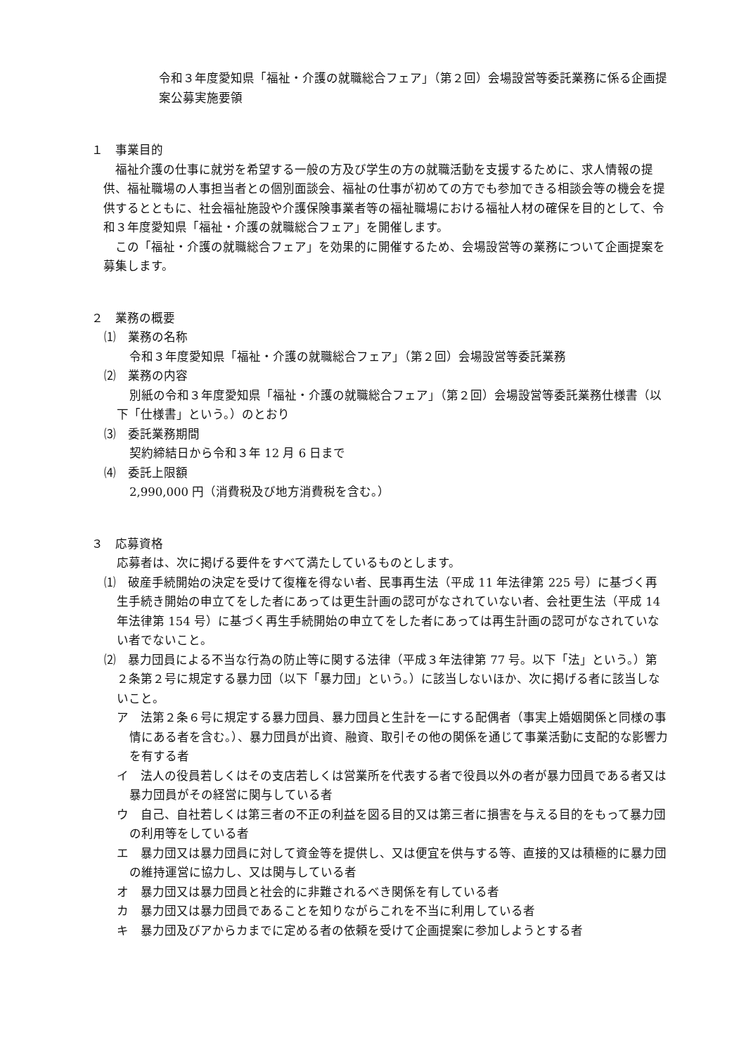令和３年度愛知県「福祉・介護の就職総合フェア」（第２回）会場設営等委託業務に係る企画提案公募実施要領
１　事業目的
福祉介護の仕事に就労を希望する一般の方及び学生の方の就職活動を支援するために、求人情報の提供、福祉職場の人事担当者との個別面談会、福祉の仕事が初めての方でも参加できる相談会等の機会を提供するとともに、社会福祉施設や介護保険事業者等の福祉職場における福祉人材の確保を目的として、令和３年度愛知県「福祉・介護の就職総合フェア」を開催します。
この「福祉・介護の就職総合フェア」を効果的に開催するため、会場設営等の業務について企画提案を募集します。
２　業務の概要
⑴　業務の名称
令和３年度愛知県「福祉・介護の就職総合フェア」（第２回）会場設営等委託業務
⑵　業務の内容
別紙の令和３年度愛知県「福祉・介護の就職総合フェア」（第２回）会場設営等委託業務仕様書（以下「仕様書」という。）のとおり
⑶　委託業務期間
契約締結日から令和３年 12 月 6 日まで
⑷　委託上限額
2,990,000 円（消費税及び地方消費税を含む。）
３　応募資格
応募者は、次に掲げる要件をすべて満たしているものとします。
⑴　破産手続開始の決定を受けて復権を得ない者、民事再生法（平成 11 年法律第 225 号）に基づく再生手続き開始の申立てをした者にあっては更生計画の認可がなされていない者、会社更生法（平成 14 年法律第 154 号）に基づく再生手続開始の申立てをした者にあっては再生計画の認可がなされていない者でないこと。
⑵　暴力団員による不当な行為の防止等に関する法律（平成３年法律第 77 号。以下「法」という。）第２条第２号に規定する暴力団（以下「暴力団」という。）に該当しないほか、次に掲げる者に該当しないこと。
ア　法第２条６号に規定する暴力団員、暴力団員と生計を一にする配偶者（事実上婚姻関係と同様の事情にある者を含む。）、暴力団員が出資、融資、取引その他の関係を通じて事業活動に支配的な影響力を有する者
イ　法人の役員若しくはその支店若しくは営業所を代表する者で役員以外の者が暴力団員である者又は暴力団員がその経営に関与している者
ウ　自己、自社若しくは第三者の不正の利益を図る目的又は第三者に損害を与える目的をもって暴力団の利用等をしている者
エ　暴力団又は暴力団員に対して資金等を提供し、又は便宜を供与する等、直接的又は積極的に暴力団の維持運営に協力し、又は関与している者
オ　暴力団又は暴力団員と社会的に非難されるべき関係を有している者
カ　暴力団又は暴力団員であることを知りながらこれを不当に利用している者
キ　暴力団及びアからカまでに定める者の依頼を受けて企画提案に参加しようとする者